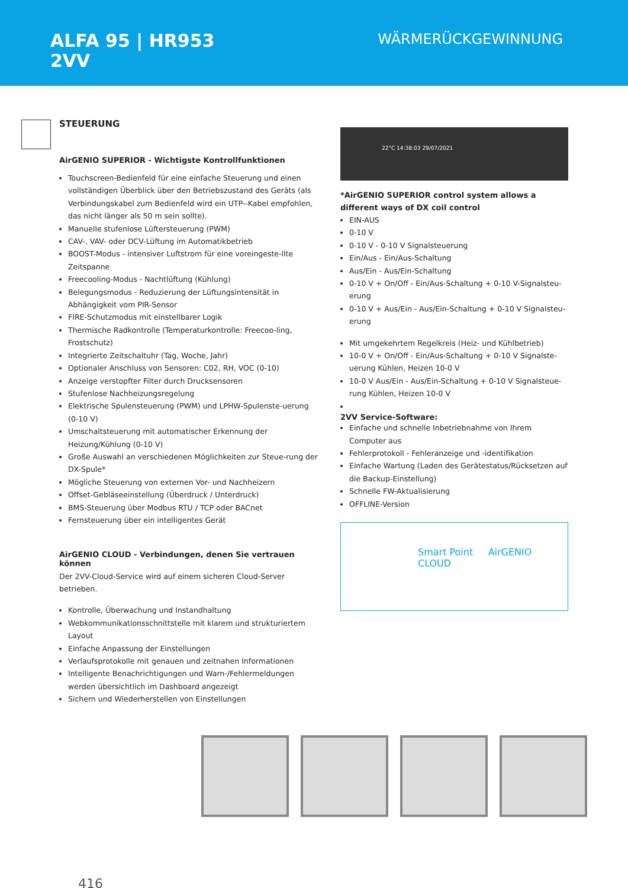ALFA 95 | HR953
2VV
WÄRMERÜCKGEWINNUNG
STEUERUNG
AirGENIO SUPERIOR - Wichtigste Kontrollfunktionen
Touchscreen-Bedienfeld für eine einfache Steuerung und einen vollständigen Überblick über den Betriebszustand des Geräts (als Verbindungskabel zum Bedienfeld wird ein UTP--Kabel empfohlen, das nicht länger als 50 m sein sollte).
Manuelle stufenlose Lüftersteuerung (PWM)
CAV-, VAV- oder DCV-Lüftung im Automatikbetrieb
BOOST-Modus - intensiver Luftstrom für eine voreingeste-llte Zeitspanne
Freecooling-Modus - Nachtlüftung (Kühlung)
Belegungsmodus - Reduzierung der Lüftungsintensität in Abhängigkeit vom PIR-Sensor
FIRE-Schutzmodus mit einstellbarer Logik
Thermische Radkontrolle (Temperaturkontrolle: Freecoo-ling, Frostschutz)
Integrierte Zeitschaltuhr (Tag, Woche, Jahr)
Optionaler Anschluss von Sensoren: C02, RH, VOC (0-10)
Anzeige verstopfter Filter durch Drucksensoren
Stufenlose Nachheizungsregelung
Elektrische Spulensteuerung (PWM) und LPHW-Spulenste-uerung (0-10 V)
Umschaltsteuerung mit automatischer Erkennung der Heizung/Kühlung (0-10 V)
Große Auswahl an verschiedenen Möglichkeiten zur Steue-rung der DX-Spule*
Mögliche Steuerung von externen Vor- und Nachheizern
Offset-Gebläseeinstellung (Überdruck / Unterdruck)
BMS-Steuerung über Modbus RTU / TCP oder BACnet
Fernsteuerung über ein intelligentes Gerät
AirGENIO CLOUD - Verbindungen, denen Sie vertrauen können
Der 2VV-Cloud-Service wird auf einem sicheren Cloud-Server betrieben.
Kontrolle, Überwachung und Instandhaltung
Webkommunikationsschnittstelle mit klarem und strukturiertem Layout
Einfache Anpassung der Einstellungen
Verlaufsprotokolle mit genauen und zeitnahen Informationen
Intelligente Benachrichtigungen und Warn-/Fehlermeldungen werden übersichtlich im Dashboard angezeigt
Sichern und Wiederherstellen von Einstellungen
22°C 14:38:03 29/07/2021
*AirGENIO SUPERIOR control system allows a different ways of DX coil control
EIN-AUS
0-10 V
0-10 V - 0-10 V Signalsteuerung
Ein/Aus - Ein/Aus-Schaltung
Aus/Ein - Aus/Ein-Schaltung
0-10 V + On/Off - Ein/Aus-Schaltung + 0-10 V-Signalsteu-erung
0-10 V + Aus/Ein - Aus/Ein-Schaltung + 0-10 V Signalsteu-erung
Mit umgekehrtem Regelkreis (Heiz- und Kühlbetrieb)
10-0 V + On/Off - Ein/Aus-Schaltung + 0-10 V Signalste-uerung Kühlen, Heizen 10-0 V
10-0 V Aus/Ein - Aus/Ein-Schaltung + 0-10 V Signalsteue-rung Kühlen, Heizen 10-0 V
2VV Service-Software:
Einfache und schnelle Inbetriebnahme von Ihrem Computer aus
Fehlerprotokoll - Fehleranzeige und -identifikation
Einfache Wartung (Laden des Gerätestatus/Rücksetzen auf die Backup-Einstellung)
Schnelle FW-Aktualisierung
OFFLINE-Version
Smart Point AirGENIO CLOUD
416